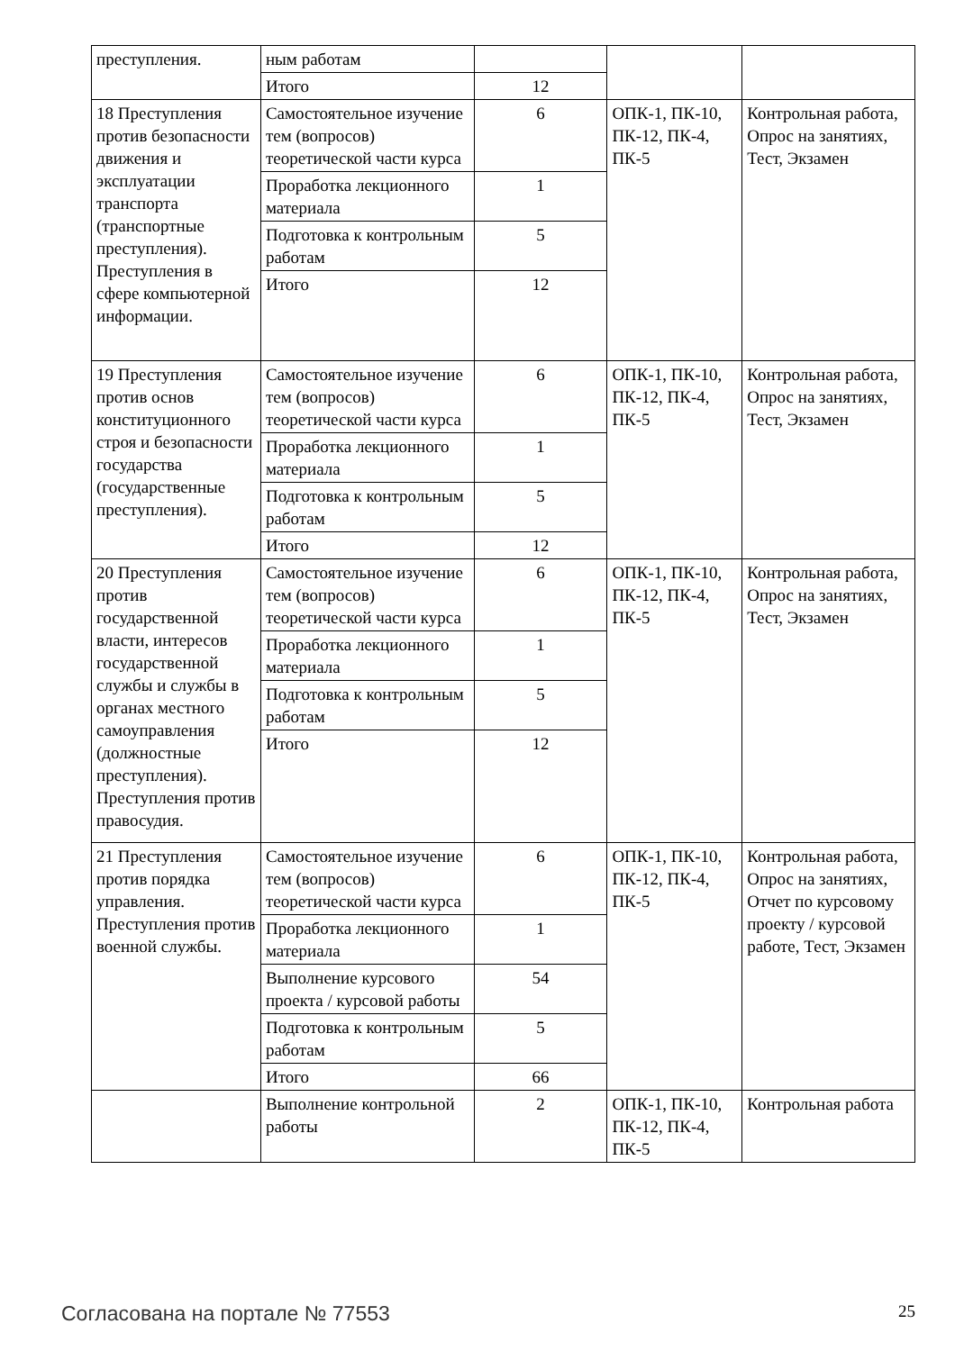| преступления. | ным работам | | | |
| | Итого | 12 | | |
| 18 Преступления против безопасности движения и эксплуатации транспорта (транспортные преступления). Преступления в сфере компьютерной информации. | Самостоятельное изучение тем (вопросов) теоретической части курса | 6 | ОПК-1, ПК-10, ПК-12, ПК-4, ПК-5 | Контрольная работа, Опрос на занятиях, Тест, Экзамен |
| | Проработка лекционного материала | 1 | | |
| | Подготовка к контрольным работам | 5 | | |
| | Итого | 12 | | |
| 19 Преступления против основ конституционного строя и безопасности государства (государственные преступления). | Самостоятельное изучение тем (вопросов) теоретической части курса | 6 | ОПК-1, ПК-10, ПК-12, ПК-4, ПК-5 | Контрольная работа, Опрос на занятиях, Тест, Экзамен |
| | Проработка лекционного материала | 1 | | |
| | Подготовка к контрольным работам | 5 | | |
| | Итого | 12 | | |
| 20 Преступления против государственной власти, интересов государственной службы и службы в органах местного самоуправления (должностные преступления). Преступления против правосудия. | Самостоятельное изучение тем (вопросов) теоретической части курса | 6 | ОПК-1, ПК-10, ПК-12, ПК-4, ПК-5 | Контрольная работа, Опрос на занятиях, Тест, Экзамен |
| | Проработка лекционного материала | 1 | | |
| | Подготовка к контрольным работам | 5 | | |
| | Итого | 12 | | |
| 21 Преступления против порядка управления. Преступления против военной службы. | Самостоятельное изучение тем (вопросов) теоретической части курса | 6 | ОПК-1, ПК-10, ПК-12, ПК-4, ПК-5 | Контрольная работа, Опрос на занятиях, Отчет по курсовому проекту / курсовой работе, Тест, Экзамен |
| | Проработка лекционного материала | 1 | | |
| | Выполнение курсового проекта / курсовой работы | 54 | | |
| | Подготовка к контрольным работам | 5 | | |
| | Итого | 66 | | |
| | Выполнение контрольной работы | 2 | ОПК-1, ПК-10, ПК-12, ПК-4, ПК-5 | Контрольная работа |
Согласована на портале № 77553 25